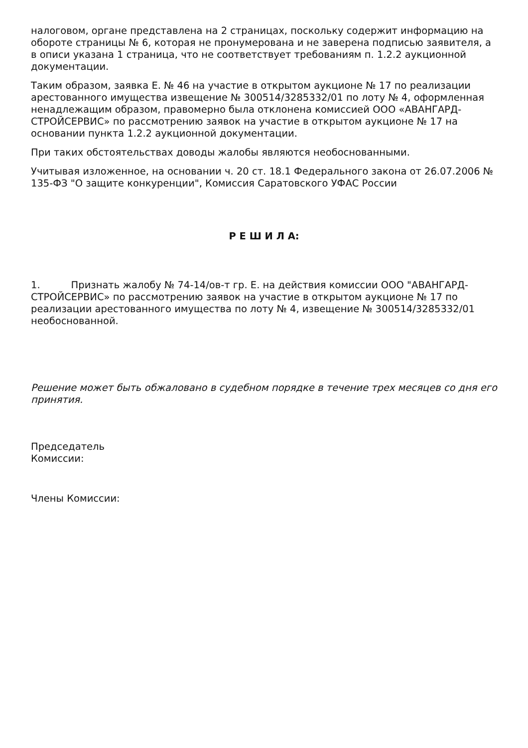налоговом, органе представлена на 2 страницах, поскольку содержит информацию на обороте страницы № 6, которая не пронумерована и не заверена подписью заявителя, а в описи указана 1 страница, что не соответствует требованиям п. 1.2.2 аукционной документации.
Таким образом, заявка Е. № 46 на участие в открытом аукционе № 17 по реализации арестованного имущества извещение № 300514/3285332/01 по лоту № 4, оформленная ненадлежащим образом, правомерно была отклонена комиссией ООО «АВАНГАРД-СТРОЙСЕРВИС» по рассмотрению заявок на участие в открытом аукционе № 17 на основании пункта 1.2.2 аукционной документации.
При таких обстоятельствах доводы жалобы являются необоснованными.
Учитывая изложенное, на основании ч. 20 ст. 18.1 Федерального закона от 26.07.2006 № 135-ФЗ "О защите конкуренции", Комиссия Саратовского УФАС России
Р Е Ш И Л А:
1. Признать жалобу № 74-14/ов-т гр. Е. на действия комиссии ООО "АВАНГАРД-СТРОЙСЕРВИС» по рассмотрению заявок на участие в открытом аукционе № 17 по реализации арестованного имущества по лоту № 4, извещение № 300514/3285332/01 необоснованной.
Решение может быть обжаловано в судебном порядке в течение трех месяцев со дня его принятия.
Председатель
Комиссии:
Члены Комиссии: